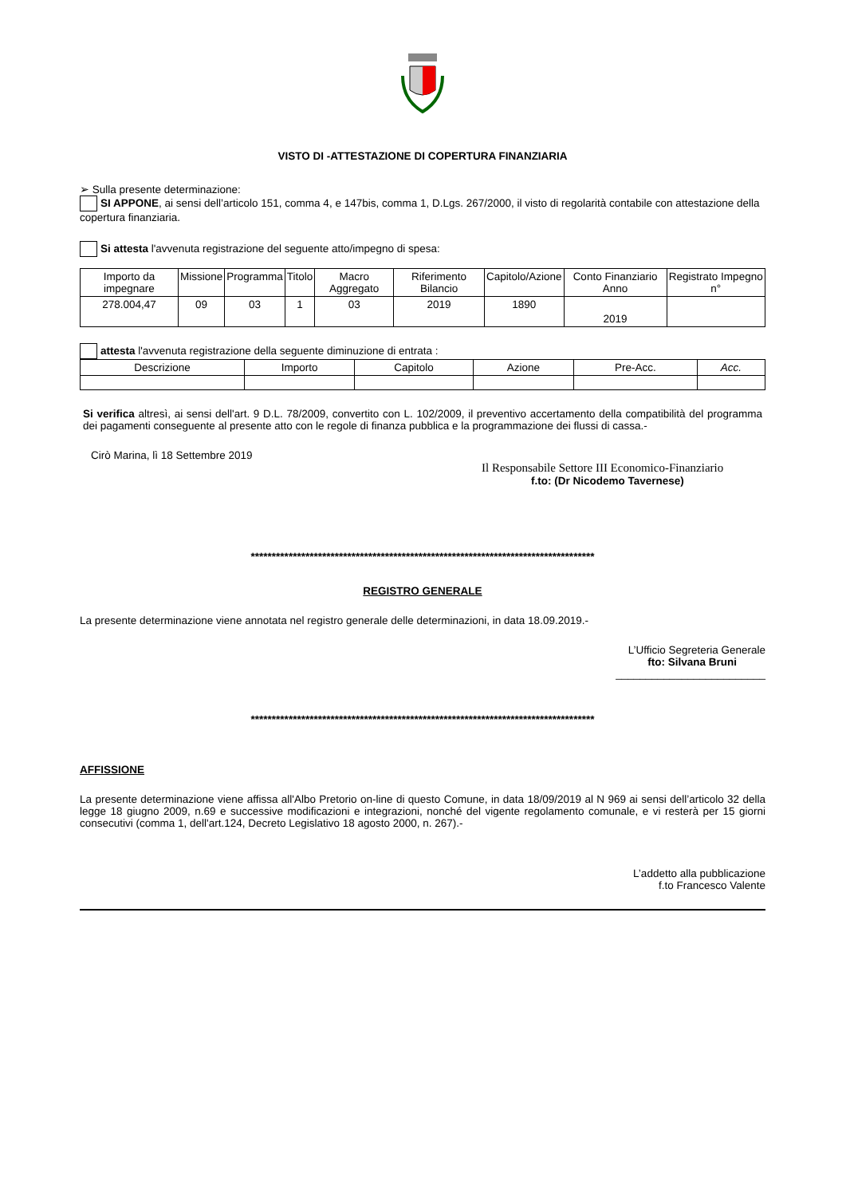VISTO DI -ATTESTAZIONE DI COPERTURA FINANZIARIA
➢ Sulla presente determinazione:
SI APPONE, ai sensi dell’articolo 151, comma 4, e 147bis, comma 1, D.Lgs. 267/2000, il visto di regolarità contabile con attestazione della copertura finanziaria.
Si attesta l'avvenuta registrazione del seguente atto/impegno di spesa:
| Importo da impegnare | Missione | Programma | Titolo | Macro Aggregato | Riferimento Bilancio | Capitolo/Azione | Conto Finanziario Anno | Registrato Impegno n° |
| --- | --- | --- | --- | --- | --- | --- | --- | --- |
| 278.004,47 | 09 | 03 | 1 | 03 | 2019 | 1890 | 2019 | |
attesta l'avvenuta registrazione della seguente diminuzione di entrata :
| Descrizione | Importo | Capitolo | Azione | Pre-Acc. | Acc. |
| --- | --- | --- | --- | --- | --- |
Si verifica altresì, ai sensi dell'art. 9 D.L. 78/2009, convertito con L. 102/2009, il preventivo accertamento della compatibilità del programma dei pagamenti conseguente al presente atto con le regole di finanza pubblica e la programmazione dei flussi di cassa.-
Cirò Marina, lì 18 Settembre 2019
Il Responsabile Settore III Economico-Finanziario
f.to: (Dr Nicodemo Tavernese)
**********************************************************************************
REGISTRO GENERALE
La presente determinazione viene annotata nel registro generale delle determinazioni, in data 18.09.2019.-
L’Ufficio Segreteria Generale
fto: Silvana Bruni
_________________________
**********************************************************************************
AFFISSIONE
La presente determinazione viene affissa all'Albo Pretorio on-line di questo Comune, in data 18/09/2019 al N 969 ai sensi dell’articolo 32 della legge 18 giugno 2009, n.69 e successive modificazioni e integrazioni, nonché del vigente regolamento comunale, e vi resterà per 15 giorni consecutivi (comma 1, dell'art.124, Decreto Legislativo 18 agosto 2000, n. 267).-
L’addetto alla pubblicazione
f.to Francesco Valente